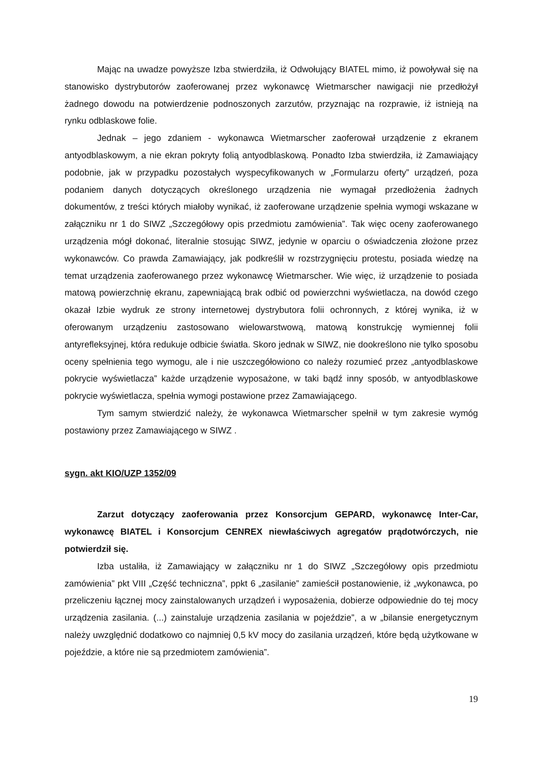Mając na uwadze powyższe Izba stwierdziła, iż Odwołujący BIATEL mimo, iż powoływał się na stanowisko dystrybutorów zaoferowanej przez wykonawcę Wietmarscher nawigacji nie przedłożył żadnego dowodu na potwierdzenie podnoszonych zarzutów, przyznając na rozprawie, iż istnieją na rynku odblaskowe folie.
Jednak – jego zdaniem - wykonawca Wietmarscher zaoferował urządzenie z ekranem antyodblaskowym, a nie ekran pokryty folią antyodblaskową. Ponadto Izba stwierdziła, iż Zamawiający podobnie, jak w przypadku pozostałych wyspecyfikowanych w „Formularzu oferty” urządzeń, poza podaniem danych dotyczących określonego urządzenia nie wymagał przedłożenia żadnych dokumentów, z treści których miałoby wynikać, iż zaoferowane urządzenie spełnia wymogi wskazane w załączniku nr 1 do SIWZ „Szczegółowy opis przedmiotu zamówienia”. Tak więc oceny zaoferowanego urządzenia mógł dokonać, literalnie stosując SIWZ, jedynie w oparciu o oświadczenia złożone przez wykonawców. Co prawda Zamawiający, jak podkreślił w rozstrzygnięciu protestu, posiada wiedzę na temat urządzenia zaoferowanego przez wykonawcę Wietmarscher. Wie więc, iż urządzenie to posiada matową powierzchnię ekranu, zapewniającą brak odbić od powierzchni wyświetlacza, na dowód czego okazał Izbie wydruk ze strony internetowej dystrybutora folii ochronnych, z której wynika, iż w oferowanym urządzeniu zastosowano wielowarstwową, matową konstrukcję wymiennej folii antyrefleksyjnej, która redukuje odbicie światła. Skoro jednak w SIWZ, nie dookreślono nie tylko sposobu oceny spełnienia tego wymogu, ale i nie uszczegółowiono co należy rozumieć przez „antyodblaskowe pokrycie wyświetlacza” każde urządzenie wyposażone, w taki bądź inny sposób, w antyodblaskowe pokrycie wyświetlacza, spełnia wymogi postawione przez Zamawiającego.
Tym samym stwierdzić należy, że wykonawca Wietmarscher spełnił w tym zakresie wymóg postawiony przez Zamawiającego w SIWZ .
sygn. akt KIO/UZP 1352/09
Zarzut dotyczący zaoferowania przez Konsorcjum GEPARD, wykonawcę Inter-Car, wykonawcę BIATEL i Konsorcjum CENREX niewłaściwych agregatów prądotwórczych, nie potwierdził się.
Izba ustaliła, iż Zamawiający w załączniku nr 1 do SIWZ „Szczegółowy opis przedmiotu zamówienia” pkt VIII „Część techniczna”, ppkt 6 „zasilanie” zamieścił postanowienie, iż „wykonawca, po przeliczeniu łącznej mocy zainstalowanych urządzeń i wyposażenia, dobierze odpowiednie do tej mocy urządzenia zasilania. (...) zainstaluje urządzenia zasilania w pojeździe”, a w „bilansie energetycznym należy uwzględnić dodatkowo co najmniej 0,5 kV mocy do zasilania urządzeń, które będą użytkowane w pojeździe, a które nie są przedmiotem zamówienia”.
19